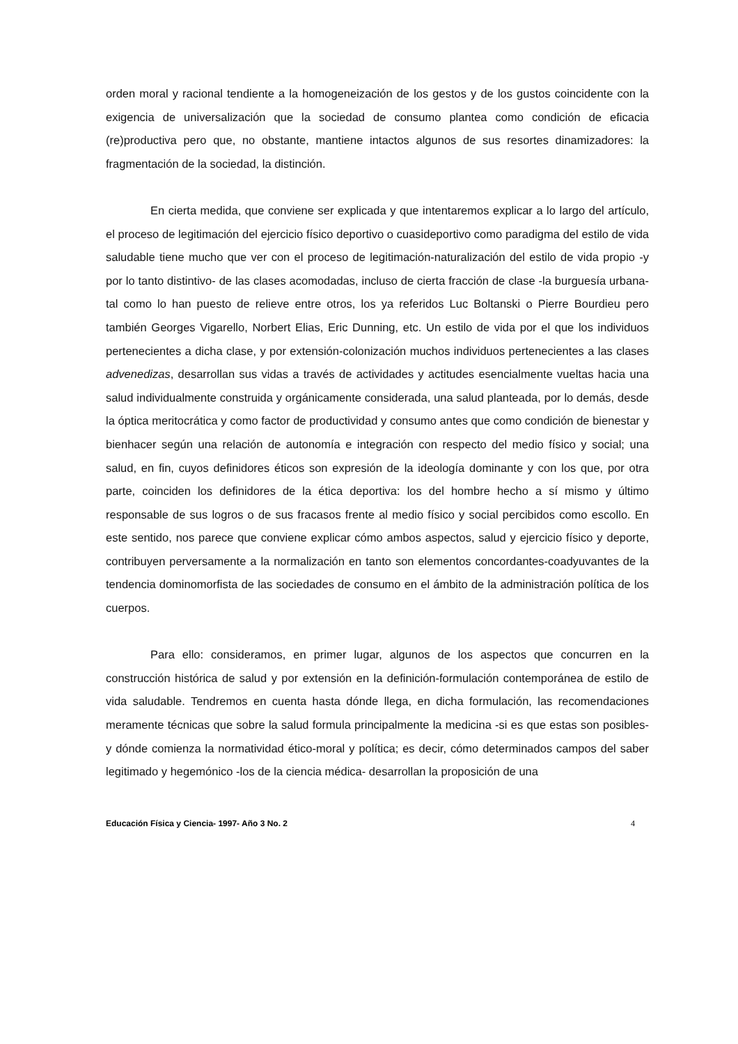orden moral y racional tendiente a la homogeneización de los gestos y de los gustos coincidente con la exigencia de universalización que la sociedad de consumo plantea como condición de eficacia (re)productiva pero que, no obstante, mantiene intactos algunos de sus resortes dinamizadores: la fragmentación de la sociedad, la distinción.
En cierta medida, que conviene ser explicada y que intentaremos explicar a lo largo del artículo, el proceso de legitimación del ejercicio físico deportivo o cuasideportivo como paradigma del estilo de vida saludable tiene mucho que ver con el proceso de legitimación-naturalización del estilo de vida propio -y por lo tanto distintivo- de las clases acomodadas, incluso de cierta fracción de clase -la burguesía urbana- tal como lo han puesto de relieve entre otros, los ya referidos Luc Boltanski o Pierre Bourdieu pero también Georges Vigarello, Norbert Elias, Eric Dunning, etc. Un estilo de vida por el que los individuos pertenecientes a dicha clase, y por extensión-colonización muchos individuos pertenecientes a las clases advenedizas, desarrollan sus vidas a través de actividades y actitudes esencialmente vueltas hacia una salud individualmente construida y orgánicamente considerada, una salud planteada, por lo demás, desde la óptica meritocrática y como factor de productividad y consumo antes que como condición de bienestar y bienhacer según una relación de autonomía e integración con respecto del medio físico y social; una salud, en fin, cuyos definidores éticos son expresión de la ideología dominante y con los que, por otra parte, coinciden los definidores de la ética deportiva: los del hombre hecho a sí mismo y último responsable de sus logros o de sus fracasos frente al medio físico y social percibidos como escollo. En este sentido, nos parece que conviene explicar cómo ambos aspectos, salud y ejercicio físico y deporte, contribuyen perversamente a la normalización en tanto son elementos concordantes-coadyuvantes de la tendencia dominomorfista de las sociedades de consumo en el ámbito de la administración política de los cuerpos.
Para ello: consideramos, en primer lugar, algunos de los aspectos que concurren en la construcción histórica de salud y por extensión en la definición-formulación contemporánea de estilo de vida saludable. Tendremos en cuenta hasta dónde llega, en dicha formulación, las recomendaciones meramente técnicas que sobre la salud formula principalmente la medicina -si es que estas son posibles- y dónde comienza la normatividad ético-moral y política; es decir, cómo determinados campos del saber legitimado y hegemónico -los de la ciencia médica- desarrollan la proposición de una
Educación Física y Ciencia- 1997- Año 3 No. 2 4